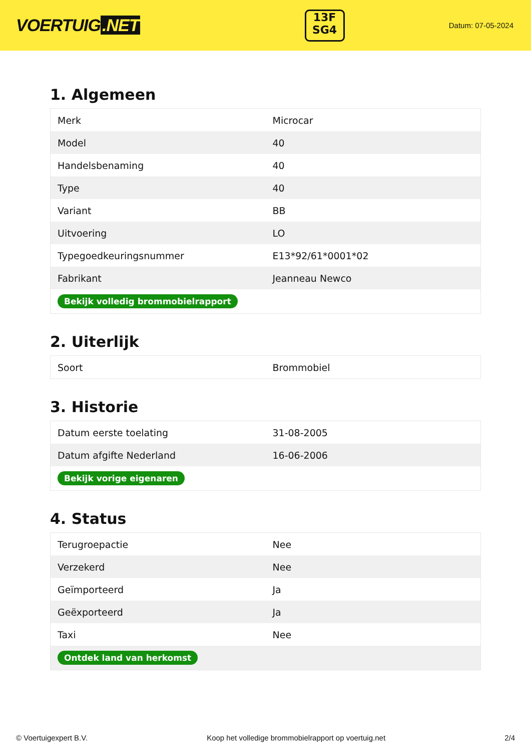VOERTUIG.NET
13F
SG4
Datum: 07-05-2024
1. Algemeen
| Merk | Microcar |
| Model | 40 |
| Handelsbenaming | 40 |
| Type | 40 |
| Variant | BB |
| Uitvoering | LO |
| Typegoedkeuringsnummer | E13*92/61*0001*02 |
| Fabrikant | Jeanneau Newco |
| Bekijk volledig brommobielrapport | |
2. Uiterlijk
| Soort | Brommobiel |
3. Historie
| Datum eerste toelating | 31-08-2005 |
| Datum afgifte Nederland | 16-06-2006 |
| Bekijk vorige eigenaren | |
4. Status
| Terugroepactie | Nee |
| Verzekerd | Nee |
| Geïmporteerd | Ja |
| Geëxporteerd | Ja |
| Taxi | Nee |
| Ontdek land van herkomst | |
© Voertuigexpert B.V. Koop het volledige brommobielrapport op voertuig.net 2/4